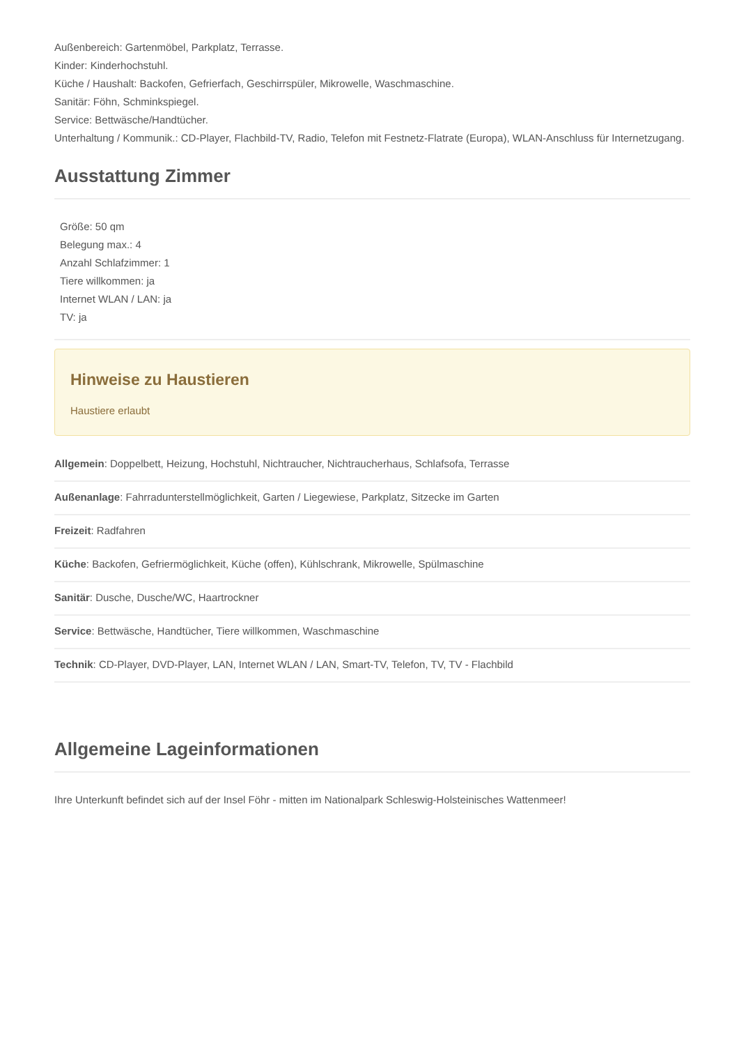Außenbereich: Gartenmöbel, Parkplatz, Terrasse.
Kinder: Kinderhochstuhl.
Küche / Haushalt: Backofen, Gefrierfach, Geschirrspüler, Mikrowelle, Waschmaschine.
Sanitär: Föhn, Schminkspiegel.
Service: Bettwäsche/Handtücher.
Unterhaltung / Kommunik.: CD-Player, Flachbild-TV, Radio, Telefon mit Festnetz-Flatrate (Europa), WLAN-Anschluss für Internetzugang.
Ausstattung Zimmer
Größe: 50 qm
Belegung max.: 4
Anzahl Schlafzimmer: 1
Tiere willkommen: ja
Internet WLAN / LAN: ja
TV: ja
Hinweise zu Haustieren
Haustiere erlaubt
Allgemein: Doppelbett, Heizung, Hochstuhl, Nichtraucher, Nichtraucherhaus, Schlafsofa, Terrasse
Außenanlage: Fahrradunterstellmöglichkeit, Garten / Liegewiese, Parkplatz, Sitzecke im Garten
Freizeit: Radfahren
Küche: Backofen, Gefriermöglichkeit, Küche (offen), Kühlschrank, Mikrowelle, Spülmaschine
Sanitär: Dusche, Dusche/WC, Haartrockner
Service: Bettwäsche, Handtücher, Tiere willkommen, Waschmaschine
Technik: CD-Player, DVD-Player, LAN, Internet WLAN / LAN, Smart-TV, Telefon, TV, TV - Flachbild
Allgemeine Lageinformationen
Ihre Unterkunft befindet sich auf der Insel Föhr - mitten im Nationalpark Schleswig-Holsteinisches Wattenmeer!